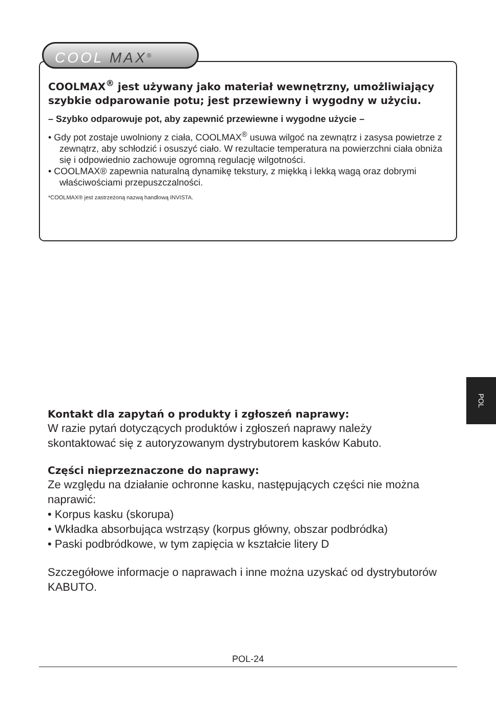COOLMAX<sup>®</sup> jest używany jako materiał wewnętrzny, umożliwiający szybkie odparowanie potu; jest przewiewny i wygodny w użyciu.
– Szybko odparowuje pot, aby zapewnić przewiewne i wygodne użycie –
• Gdy pot zostaje uwolniony z ciała, COOLMAX<sup>®</sup> usuwa wilgoć na zewnątrz i zasysa powietrze z zewnątrz, aby schłodzić i osuszyć ciało. W rezultacie temperatura na powierzchni ciała obniża się i odpowiednio zachowuje ogromną regulację wilgotności.
• COOLMAX® zapewnia naturalną dynamikę tekstury, z miękką i lekką wagą oraz dobrymi właściwościami przepuszczalności.
*COOLMAX® jest zastrzeżoną nazwą handlową INVISTA.
COOL MAX<sup>®</sup>
POL
Kontakt dla zapytań o produkty i zgłoszeń naprawy:
W razie pytań dotyczących produktów i zgłoszeń naprawy należy skontaktować się z autoryzowanym dystrybutorem kasków Kabuto.
Części nieprzeznaczone do naprawy:
Ze względu na działanie ochronne kasku, następujących części nie można naprawić:
• Korpus kasku (skorupa)
• Wkładka absorbująca wstrząsy (korpus główny, obszar podbródka)
• Paski podbródkowe, w tym zapięcia w kształcie litery D
Szczegółowe informacje o naprawach i inne można uzyskać od dystrybutorów KABUTO.
POL-24